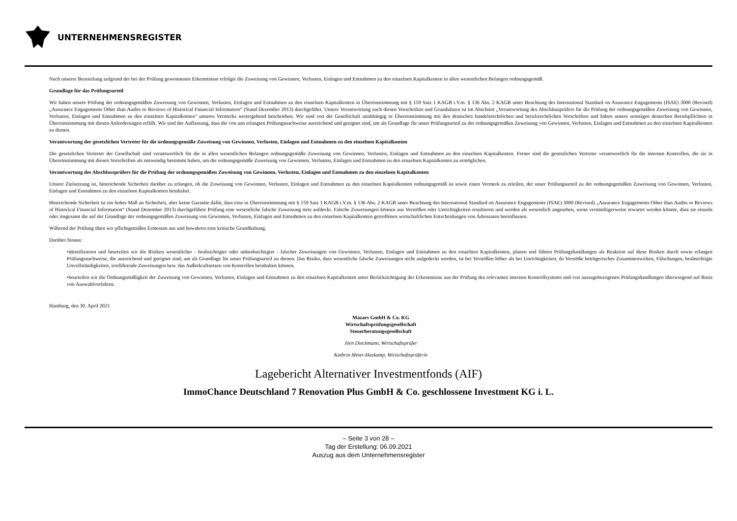UNTERNEHMENSREGISTER
Nach unserer Beurteilung aufgrund der bei der Prüfung gewonnenen Erkenntnisse erfolgte die Zuweisung von Gewinnen, Verlusten, Einlagen und Entnahmen zu den einzelnen Kapitalkonten in allen wesentlichen Belangen ordnungsgemäß.
Grundlage für das Prüfungsurteil
Wir haben unsere Prüfung der ordnungsgemäßen Zuweisung von Gewinnen, Verlusten, Einlagen und Entnahmen zu den einzelnen Kapitalkonten in Übereinstimmung mit § 159 Satz 1 KAGB i.V.m. § 136 Abs. 2 KAGB unter Beachtung des International Standard on Assurance Engagements (ISAE) 3000 (Revised) „Assurance Engagements Other than Audits or Reviews of Historical Financial Information“ (Stand Dezember 2013) durchgeführt. Unsere Verantwortung nach diesen Vorschriften und Grundsätzen ist im Abschnitt „Verantwortung des Abschlussprüfers für die Prüfung der ordnungsgemäßen Zuweisung von Gewinnen, Verlusten, Einlagen und Entnahmen zu den einzelnen Kapitalkonten" unseres Vermerks weitergehend beschrieben. Wir sind von der Gesellschaft unabhängig in Übereinstimmung mit den deutschen handelsrechtlichen und berufsrechtlichen Vorschriften und haben unsere sonstigen deutschen Berufspflichten in Übereinstimmung mit diesen Anforderungen erfüllt. Wir sind der Auffassung, dass die von uns erlangten Prüfungsnachweise ausreichend und geeignet sind, um als Grundlage für unser Prüfungsurteil zu der ordnungsgemäßen Zuweisung von Gewinnen, Verlusten, Einlagen und Entnahmen zu den einzelnen Kapitalkonten zu dienen.
Verantwortung der gesetzlichen Vertreter für die ordnungsgemäße Zuweisung von Gewinnen, Verlusten, Einlagen und Entnahmen zu den einzelnen Kapitalkonten
Die gesetzlichen Vertreter der Gesellschaft sind verantwortlich für die in allen wesentlichen Belangen ordnungsgemäße Zuweisung von Gewinnen, Verlusten, Einlagen und Entnahmen zu den einzelnen Kapitalkonten. Ferner sind die gesetzlichen Vertreter verantwortlich für die internen Kontrollen, die sie in Übereinstimmung mit diesen Vorschriften als notwendig bestimmt haben, um die ordnungsgemäße Zuweisung von Gewinnen, Verlusten, Einlagen und Entnahmen zu den einzelnen Kapitalkonten zu ermöglichen.
Verantwortung des Abschlussprüfers für die Prüfung der ordnungsgemäßen Zuweisung von Gewinnen, Verlusten, Einlagen und Entnahmen zu den einzelnen Kapitalkonten
Unsere Zielsetzung ist, hinreichende Sicherheit darüber zu erlangen, ob die Zuweisung von Gewinnen, Verlusten, Einlagen und Entnahmen zu den einzelnen Kapitalkonten ordnungsgemäß ist sowie einen Vermerk zu erteilen, der unser Prüfungsurteil zu der ordnungsgemäßen Zuweisung von Gewinnen, Verlusten, Einlagen und Entnahmen zu den einzelnen Kapitalkonten beinhaltet.
Hinreichende Sicherheit ist ein hohes Maß an Sicherheit, aber keine Garantie dafür, dass eine in Übereinstimmung mit § 159 Satz 1 KAGB i.V.m. § 136 Abs. 2 KAGB unter Beachtung des International Standard on Assurance Engagements (ISAE) 3000 (Revised) „Assurance Engagements Other than Audits or Reviews of Historical Financial Information“ (Stand Dezember 2013) durchgeführte Prüfung eine wesentliche falsche Zuweisung stets aufdeckt. Falsche Zuweisungen können aus Verstößen oder Unrichtigkeiten resultieren und werden als wesentlich angesehen, wenn vernünftigerweise erwartet werden könnte, dass sie einzeln oder insgesamt die auf der Grundlage der ordnungsgemäßen Zuweisung von Gewinnen, Verlusten, Einlagen und Entnahmen zu den einzelnen Kapitalkonten getroffenen wirtschaftlichen Entscheidungen von Adressaten beeinflussen.
Während der Prüfung üben wir pflichtgemäßes Ermessen aus und bewahren eine kritische Grundhaltung.
Darüber hinaus:
•identifizieren und beurteilen wir die Risiken wesentlicher - beabsichtigter oder unbeabsichtigter - falscher Zuweisungen von Gewinnen, Verlusten, Einlagen und Entnahmen zu den einzelnen Kapitalkonten, planen und führen Prüfungshandlungen als Reaktion auf diese Risiken durch sowie erlangen Prüfungsnachweise, die ausreichend und geeignet sind, um als Grundlage für unser Prüfungsurteil zu dienen. Das Risiko, dass wesentliche falsche Zuweisungen nicht aufgedeckt werden, ist bei Verstößen höher als bei Unrichtigkeiten, da Verstöße betrügerisches Zusammenwirken, Fälschungen, beabsichtigte Unvollständigkeiten, irreführende Zuweisungen bzw. das Außerkraftsetzen von Kontrollen beinhalten können.
•beurteilen wir die Ordnungsmäßigkeit der Zuweisung von Gewinnen, Verlusten, Einlagen und Entnahmen zu den einzelnen Kapitalkonten unter Berücksichtigung der Erkenntnisse aus der Prüfung des relevanten internen Kontrollsystems und von aussagebezogenen Prüfungshandlungen überwiegend auf Basis von Auswahlverfahren.
Hamburg, den 30. April 2021
Mazars GmbH & Co. KG
Wirtschaftsprüfungsgesellschaft
Steuerberatungsgesellschaft
Jörn Dieckmann, Wirtschaftsprüfer
Kathrin Meier-Haskamp, Wirtschaftsprüferin
Lagebericht Alternativer Investmentfonds (AIF)
ImmoChance Deutschland 7 Renovation Plus GmbH & Co. geschlossene Investment KG i. L.
– Seite 3 von 28 –
Tag der Erstellung: 06.09.2021
Auszug aus dem Unternehmensregister